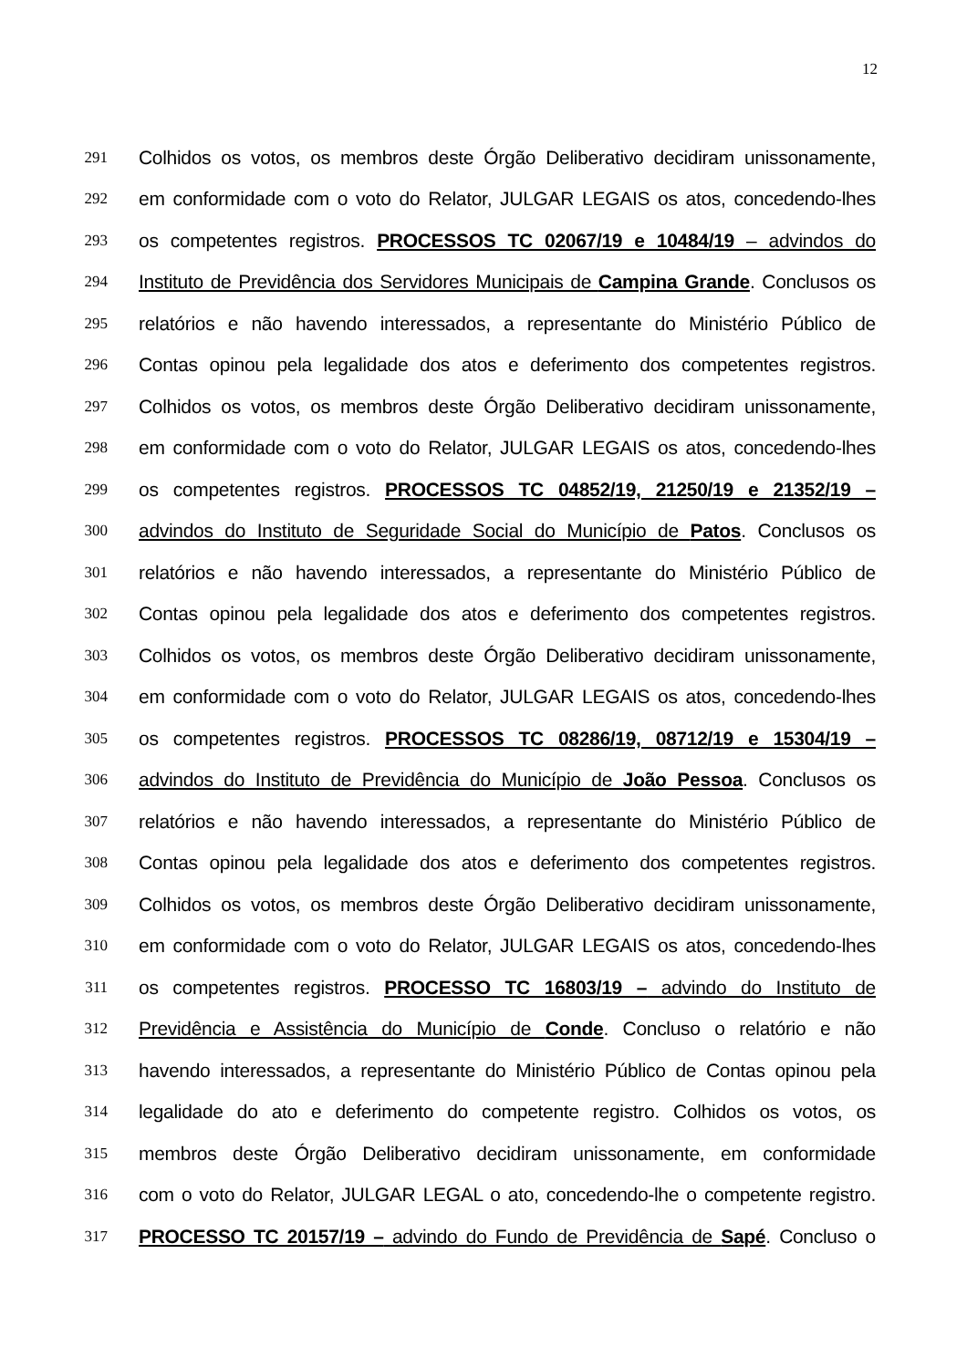12
291 Colhidos os votos, os membros deste Órgão Deliberativo decidiram unissonamente,
292 em conformidade com o voto do Relator, JULGAR LEGAIS os atos, concedendo-lhes
293 os competentes registros. PROCESSOS TC 02067/19 e 10484/19 – advindos do
294 Instituto de Previdência dos Servidores Municipais de Campina Grande. Conclusos os
295 relatórios e não havendo interessados, a representante do Ministério Público de
296 Contas opinou pela legalidade dos atos e deferimento dos competentes registros.
297 Colhidos os votos, os membros deste Órgão Deliberativo decidiram unissonamente,
298 em conformidade com o voto do Relator, JULGAR LEGAIS os atos, concedendo-lhes
299 os competentes registros. PROCESSOS TC 04852/19, 21250/19 e 21352/19 –
300 advindos do Instituto de Seguridade Social do Município de Patos. Conclusos os
301 relatórios e não havendo interessados, a representante do Ministério Público de
302 Contas opinou pela legalidade dos atos e deferimento dos competentes registros.
303 Colhidos os votos, os membros deste Órgão Deliberativo decidiram unissonamente,
304 em conformidade com o voto do Relator, JULGAR LEGAIS os atos, concedendo-lhes
305 os competentes registros. PROCESSOS TC 08286/19, 08712/19 e 15304/19 –
306 advindos do Instituto de Previdência do Município de João Pessoa. Conclusos os
307 relatórios e não havendo interessados, a representante do Ministério Público de
308 Contas opinou pela legalidade dos atos e deferimento dos competentes registros.
309 Colhidos os votos, os membros deste Órgão Deliberativo decidiram unissonamente,
310 em conformidade com o voto do Relator, JULGAR LEGAIS os atos, concedendo-lhes
311 os competentes registros. PROCESSO TC 16803/19 – advindo do Instituto de
312 Previdência e Assistência do Município de Conde. Concluso o relatório e não
313 havendo interessados, a representante do Ministério Público de Contas opinou pela
314 legalidade do ato e deferimento do competente registro. Colhidos os votos, os
315 membros deste Órgão Deliberativo decidiram unissonamente, em conformidade
316 com o voto do Relator, JULGAR LEGAL o ato, concedendo-lhe o competente registro.
317 PROCESSO TC 20157/19 – advindo do Fundo de Previdência de Sapé. Concluso o